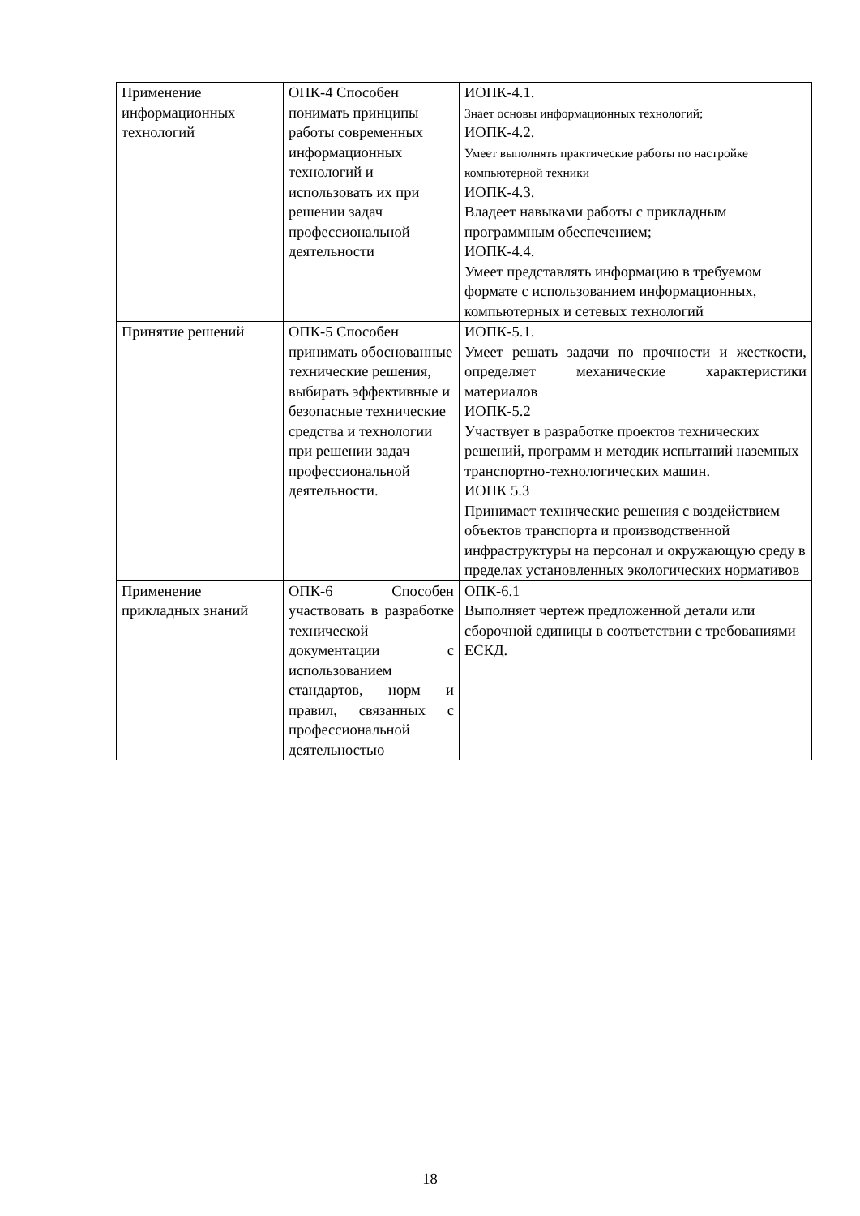| Применение информационных технологий | ОПК-4 Способен понимать принципы работы современных информационных технологий и использовать их при решении задач профессиональной деятельности | ИОПК-4.1. Знает основы информационных технологий; ИОПК-4.2. Умеет выполнять практические работы по настройке компьютерной техники ИОПК-4.3. Владеет навыками работы с прикладным программным обеспечением; ИОПК-4.4. Умеет представлять информацию в требуемом формате с использованием информационных, компьютерных и сетевых технологий |
| Принятие решений | ОПК-5 Способен принимать обоснованные технические решения, выбирать эффективные и безопасные технические средства и технологии при решении задач профессиональной деятельности. | ИОПК-5.1. Умеет решать задачи по прочности и жесткости, определяет механические характеристики материалов ИОПК-5.2 Участвует в разработке проектов технических решений, программ и методик испытаний наземных транспортно-технологических машин. ИОПК 5.3 Принимает технические решения с воздействием объектов транспорта и производственной инфраструктуры на персонал и окружающую среду в пределах установленных экологических нормативов |
| Применение прикладных знаний | ОПК-6 Способен участвовать в разработке технической документации с использованием стандартов, норм и правил, связанных с профессиональной деятельностью | ОПК-6.1 Выполняет чертеж предложенной детали или сборочной единицы в соответствии с требованиями ЕСКД. |
18